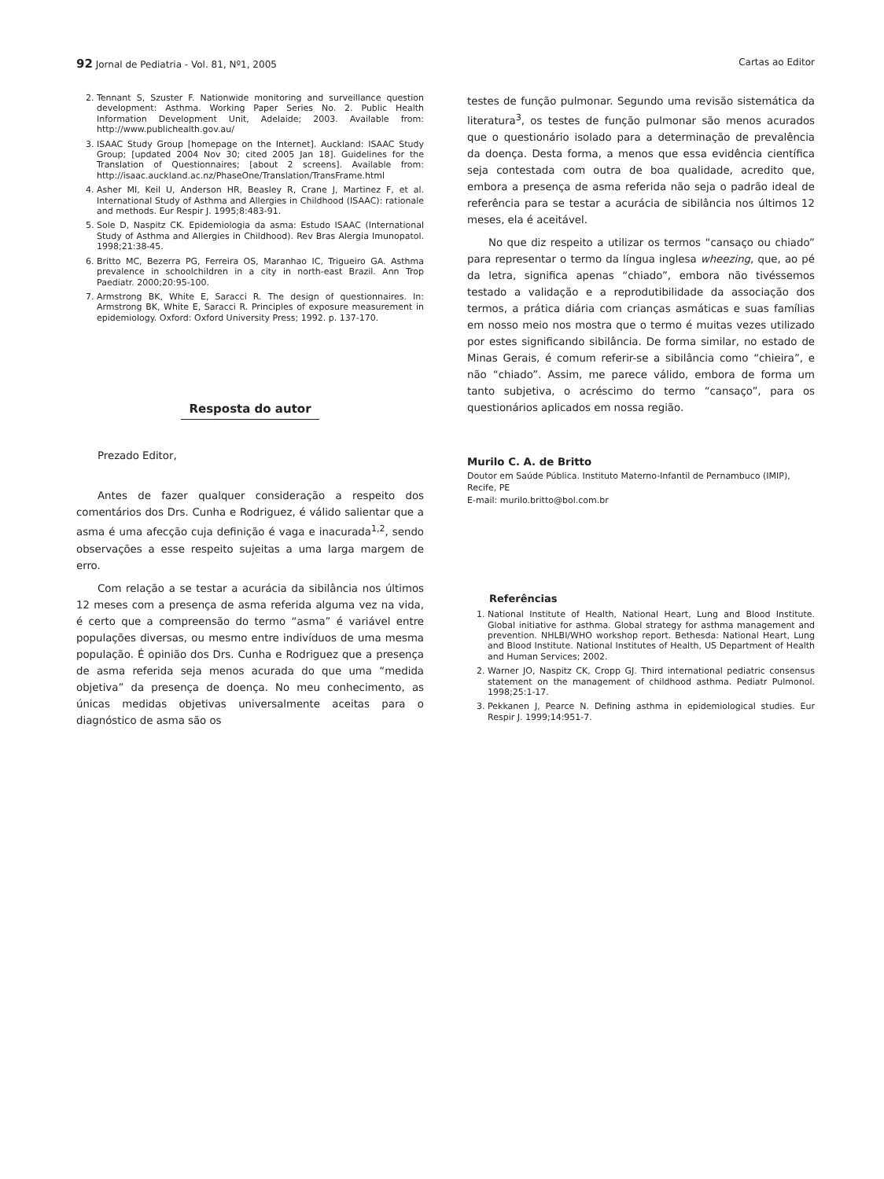92 Jornal de Pediatria - Vol. 81, Nº1, 2005
Cartas ao Editor
2. Tennant S, Szuster F. Nationwide monitoring and surveillance question development: Asthma. Working Paper Series No. 2. Public Health Information Development Unit, Adelaide; 2003. Available from: http://www.publichealth.gov.au/
3. ISAAC Study Group [homepage on the Internet]. Auckland: ISAAC Study Group; [updated 2004 Nov 30; cited 2005 Jan 18]. Guidelines for the Translation of Questionnaires; [about 2 screens]. Available from: http://isaac.auckland.ac.nz/PhaseOne/Translation/TransFrame.html
4. Asher MI, Keil U, Anderson HR, Beasley R, Crane J, Martinez F, et al. International Study of Asthma and Allergies in Childhood (ISAAC): rationale and methods. Eur Respir J. 1995;8:483-91.
5. Sole D, Naspitz CK. Epidemiologia da asma: Estudo ISAAC (International Study of Asthma and Allergies in Childhood). Rev Bras Alergia Imunopatol. 1998;21:38-45.
6. Britto MC, Bezerra PG, Ferreira OS, Maranhao IC, Trigueiro GA. Asthma prevalence in schoolchildren in a city in north-east Brazil. Ann Trop Paediatr. 2000;20:95-100.
7. Armstrong BK, White E, Saracci R. The design of questionnaires. In: Armstrong BK, White E, Saracci R. Principles of exposure measurement in epidemiology. Oxford: Oxford University Press; 1992. p. 137-170.
Resposta do autor
Prezado Editor,
Antes de fazer qualquer consideração a respeito dos comentários dos Drs. Cunha e Rodriguez, é válido salientar que a asma é uma afecção cuja definição é vaga e inacurada<sup>1,2</sup>, sendo observações a esse respeito sujeitas a uma larga margem de erro.
Com relação a se testar a acurácia da sibilância nos últimos 12 meses com a presença de asma referida alguma vez na vida, é certo que a compreensão do termo “asma” é variável entre populações diversas, ou mesmo entre indivíduos de uma mesma população. É opinião dos Drs. Cunha e Rodriguez que a presença de asma referida seja menos acurada do que uma “medida objetiva” da presença de doença. No meu conhecimento, as únicas medidas objetivas universalmente aceitas para o diagnóstico de asma são os
testes de função pulmonar. Segundo uma revisão sistemática da literatura<sup>3</sup>, os testes de função pulmonar são menos acurados que o questionário isolado para a determinação de prevalência da doença. Desta forma, a menos que essa evidência científica seja contestada com outra de boa qualidade, acredito que, embora a presença de asma referida não seja o padrão ideal de referência para se testar a acurácia de sibilância nos últimos 12 meses, ela é aceitável.
No que diz respeito a utilizar os termos “cansaço ou chiado” para representar o termo da língua inglesa wheezing, que, ao pé da letra, significa apenas “chiado”, embora não tivéssemos testado a validação e a reprodutibilidade da associação dos termos, a prática diária com crianças asmáticas e suas famílias em nosso meio nos mostra que o termo é muitas vezes utilizado por estes significando sibilância. De forma similar, no estado de Minas Gerais, é comum referir-se a sibilância como “chieira”, e não “chiado”. Assim, me parece válido, embora de forma um tanto subjetiva, o acréscimo do termo “cansaço”, para os questionários aplicados em nossa região.
Murilo C. A. de Britto
Doutor em Saúde Pública. Instituto Materno-Infantil de Pernambuco (IMIP), Recife, PE
E-mail: murilo.britto@bol.com.br
Referências
1. National Institute of Health, National Heart, Lung and Blood Institute. Global initiative for asthma. Global strategy for asthma management and prevention. NHLBI/WHO workshop report. Bethesda: National Heart, Lung and Blood Institute. National Institutes of Health, US Department of Health and Human Services; 2002.
2. Warner JO, Naspitz CK, Cropp GJ. Third international pediatric consensus statement on the management of childhood asthma. Pediatr Pulmonol. 1998;25:1-17.
3. Pekkanen J, Pearce N. Defining asthma in epidemiological studies. Eur Respir J. 1999;14:951-7.